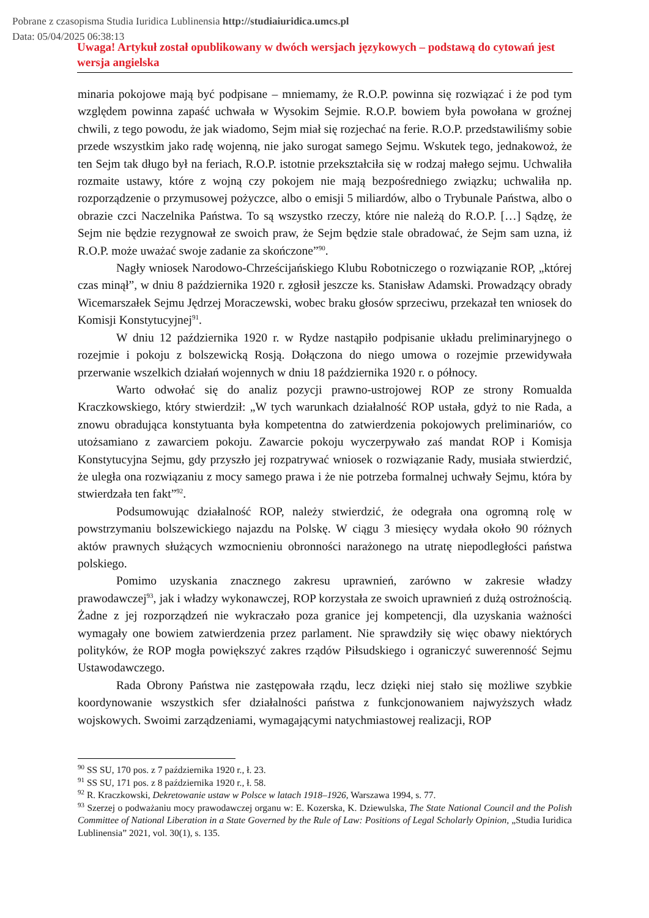Pobrane z czasopisma Studia Iuridica Lublinensia http://studiaiuridica.umcs.pl
Data: 05/04/2025 06:38:13
Uwaga! Artykuł został opublikowany w dwóch wersjach językowych – podstawą do cytowań jest wersja angielska
minaria pokojowe mają być podpisane – mniemamy, że R.O.P. powinna się rozwiązać i że pod tym względem powinna zapaść uchwała w Wysokim Sejmie. R.O.P. bowiem była powołana w groźnej chwili, z tego powodu, że jak wiadomo, Sejm miał się rozjechać na ferie. R.O.P. przedstawiliśmy sobie przede wszystkim jako radę wojenną, nie jako surogat samego Sejmu. Wskutek tego, jednakowoż, że ten Sejm tak długo był na feriach, R.O.P. istotnie przekształciła się w rodzaj małego sejmu. Uchwaliła rozmaite ustawy, które z wojną czy pokojem nie mają bezpośredniego związku; uchwaliła np. rozporządzenie o przymusowej pożyczce, albo o emisji 5 miliardów, albo o Trybunale Państwa, albo o obrazie czci Naczelnika Państwa. To są wszystko rzeczy, które nie należą do R.O.P. […] Sądzę, że Sejm nie będzie rezygnował ze swoich praw, że Sejm będzie stale obradować, że Sejm sam uzna, iż R.O.P. może uważać swoje zadanie za skończone”<sup>90</sup>.
Nagły wniosek Narodowo-Chrześcijańskiego Klubu Robotniczego o rozwiązanie ROP, „której czas minął”, w dniu 8 października 1920 r. zgłosił jeszcze ks. Stanisław Adamski. Prowadzący obrady Wicemarszałek Sejmu Jędrzej Moraczewski, wobec braku głosów sprzeciwu, przekazał ten wniosek do Komisji Konstytucyjnej<sup>91</sup>.
W dniu 12 października 1920 r. w Rydze nastąpiło podpisanie układu preliminaryjnego o rozejmie i pokoju z bolszewicką Rosją. Dołączona do niego umowa o rozejmie przewidywała przerwanie wszelkich działań wojennych w dniu 18 października 1920 r. o północy.
Warto odwołać się do analiz pozycji prawno-ustrojowej ROP ze strony Romualda Kraczkowskiego, który stwierdził: „W tych warunkach działalność ROP ustała, gdyż to nie Rada, a znowu obradująca konstytuanta była kompetentna do zatwierdzenia pokojowych preliminariów, co utożsamiano z zawarciem pokoju. Zawarcie pokoju wyczerpywało zaś mandat ROP i Komisja Konstytucyjna Sejmu, gdy przyszło jej rozpatrywać wniosek o rozwiązanie Rady, musiała stwierdzić, że uległa ona rozwiązaniu z mocy samego prawa i że nie potrzeba formalnej uchwały Sejmu, która by stwierdzała ten fakt”<sup>92</sup>.
Podsumowując działalność ROP, należy stwierdzić, że odegrała ona ogromną rolę w powstrzymaniu bolszewickiego najazdu na Polskę. W ciągu 3 miesięcy wydała około 90 różnych aktów prawnych służących wzmocnieniu obronności narażonego na utratę niepodległości państwa polskiego.
Pomimo uzyskania znacznego zakresu uprawnień, zarówno w zakresie władzy prawodawczej<sup>93</sup>, jak i władzy wykonawczej, ROP korzystała ze swoich uprawnień z dużą ostrożnością. Żadne z jej rozporządzeń nie wykraczało poza granice jej kompetencji, dla uzyskania ważności wymagały one bowiem zatwierdzenia przez parlament. Nie sprawdziły się więc obawy niektórych polityków, że ROP mogła powiększyć zakres rządów Piłsudskiego i ograniczyć suwerenność Sejmu Ustawodawczego.
Rada Obrony Państwa nie zastępowała rządu, lecz dzięki niej stało się możliwe szybkie koordynowanie wszystkich sfer działalności państwa z funkcjonowaniem najwyższych władz wojskowych. Swoimi zarządzeniami, wymagającymi natychmiastowej realizacji, ROP
<sup>90</sup> SS SU, 170 pos. z 7 października 1920 r., ł. 23.
<sup>91</sup> SS SU, 171 pos. z 8 października 1920 r., ł. 58.
<sup>92</sup> R. Kraczkowski, Dekretowanie ustaw w Polsce w latach 1918–1926, Warszawa 1994, s. 77.
<sup>93</sup> Szerzej o podważaniu mocy prawodawczej organu w: E. Kozerska, K. Dziewulska, The State National Council and the Polish Committee of National Liberation in a State Governed by the Rule of Law: Positions of Legal Scholarly Opinion, „Studia Iuridica Lublinensia” 2021, vol. 30(1), s. 135.